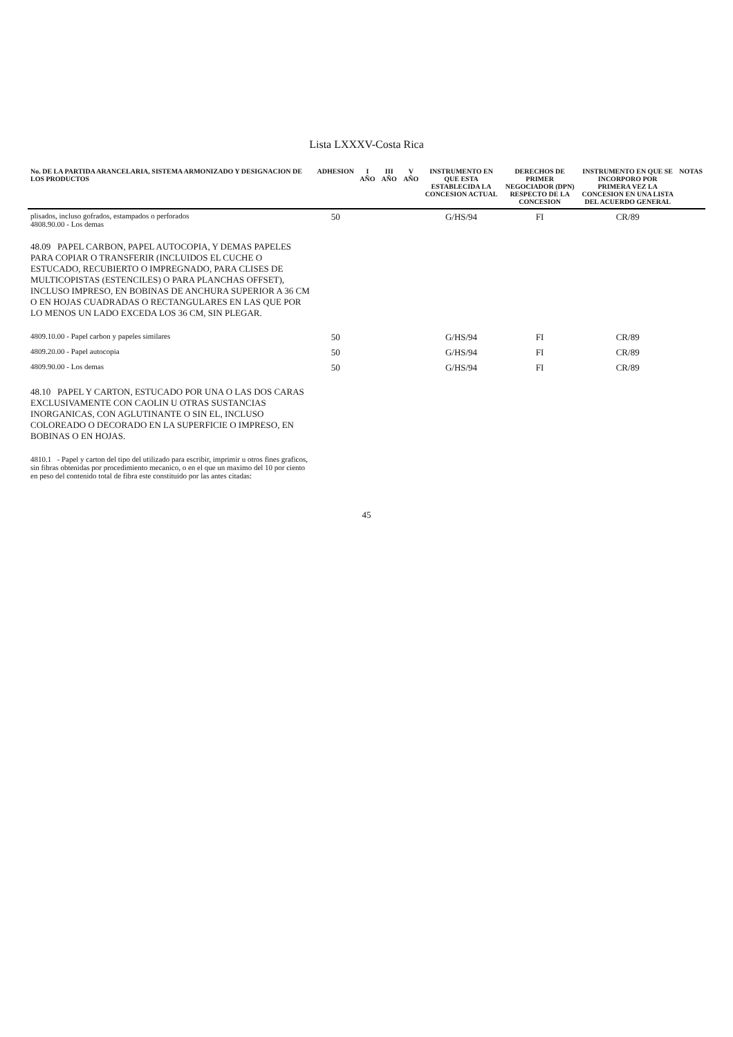Lista LXXXV-Costa Rica
| No. DE LA PARTIDA ARANCELARIA, SISTEMA ARMONIZADO Y DESIGNACION DE LOS PRODUCTOS | ADHESION | I AÑO | III AÑO | V AÑO | INSTRUMENTO EN QUE ESTA ESTABLECIDA LA CONCESION ACTUAL | DERECHOS DE PRIMER NEGOCIADOR (DPN) RESPECTO DE LA CONCESION | INSTRUMENTO EN QUE SE INCORPORO POR PRIMERA VEZ LA CONCESION EN UNA LISTA DEL ACUERDO GENERAL | NOTAS |
| --- | --- | --- | --- | --- | --- | --- | --- | --- |
| plisados, incluso gofrados, estampados o perforados 4808.90.00 - Los demas | 50 | | | | G/HS/94 | FI | CR/89 | |
| 48.09 PAPEL CARBON, PAPEL AUTOCOPIA, Y DEMAS PAPELES PARA COPIAR O TRANSFERIR (INCLUIDOS EL CUCHE O ESTUCADO, RECUBIERTO O IMPREGNADO, PARA CLISES DE MULTICOPISTAS (ESTENCILES) O PARA PLANCHAS OFFSET), INCLUSO IMPRESO, EN BOBINAS DE ANCHURA SUPERIOR A 36 CM O EN HOJAS CUADRADAS O RECTANGULARES EN LAS QUE POR LO MENOS UN LADO EXCEDA LOS 36 CM, SIN PLEGAR. | | | | | | | | |
| 4809.10.00 - Papel carbon y papeles similares | 50 | | | | G/HS/94 | FI | CR/89 | |
| 4809.20.00 - Papel autocopia | 50 | | | | G/HS/94 | FI | CR/89 | |
| 4809.90.00 - Los demas | 50 | | | | G/HS/94 | FI | CR/89 | |
| 48.10 PAPEL Y CARTON, ESTUCADO POR UNA O LAS DOS CARAS EXCLUSIVAMENTE CON CAOLIN U OTRAS SUSTANCIAS INORGANICAS, CON AGLUTINANTE O SIN EL, INCLUSO COLOREADO O DECORADO EN LA SUPERFICIE O IMPRESO, EN BOBINAS O EN HOJAS. | | | | | | | | |
| 4810.1 - Papel y carton del tipo del utilizado para escribir, imprimir u otros fines graficos, sin fibras obtenidas por procedimiento mecanico, o en el que un maximo del 10 por ciento en peso del contenido total de fibra este constituido por las antes citadas: | | | | | | | | |
45